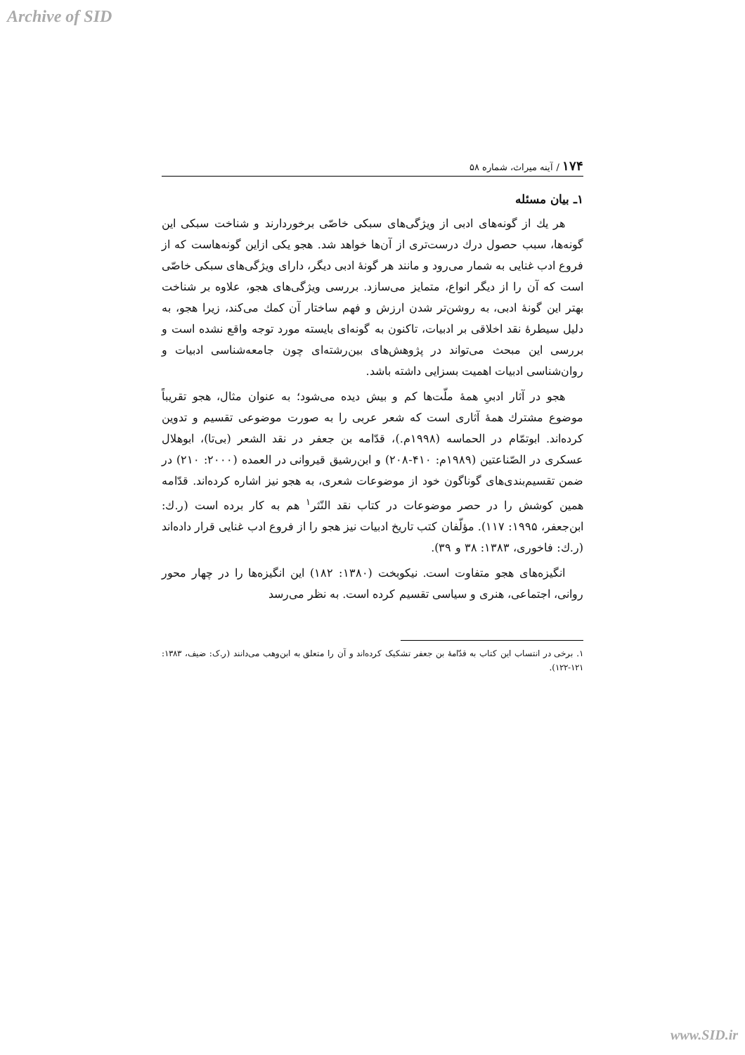Archive of SID
۱۷۴ / آینه میراث، شماره ۵۸
۱ـ بیان مسئله
هر یك از گونه‌های ادبی از ویژگی‌های سبکی خاصّی برخوردارند و شناخت سبکی این گونه‌ها، سبب حصول درك درست‌تری از آن‌ها خواهد شد. هجو یکی ازاین گونه‌هاست که از فروع ادب غنایی به شمار می‌رود و مانند هر گونهٔ ادبی دیگر، دارای ویژگی‌های سبکی خاصّی است که آن را از دیگر انواع، متمایز می‌سازد. بررسی ویژگی‌های هجو، علاوه بر شناخت بهتر این گونهٔ ادبی، به روشن‌تر شدن ارزش و فهم ساختار آن کمك می‌کند، زیرا هجو، به دلیل سیطرهٔ نقد اخلاقی بر ادبیات، تاکنون به گونه‌ای بایسته مورد توجه واقع نشده است و بررسی این مبحث می‌تواند در پژوهش‌های بین‌رشته‌ای چون جامعه‌شناسی ادبیات و روان‌شناسی ادبیات اهمیت بسزایی داشته باشد.
هجو در آثار ادبیِ همهٔ ملّت‌ها کم و بیش دیده می‌شود؛ به عنوان مثال، هجو تقریباً موضوع مشترك همهٔ آثاری است که شعر عربی را به صورت موضوعی تقسیم و تدوین کرده‌اند. ابوتمّام در الحماسه (۱۹۹۸م.)، قدّامه بن جعفر در نقد الشعر (بی‌تا)، ابوهلال عسکری در الصّناعتین (۱۹۸۹م: ۴۱۰-۲۰۸) و ابن‌رشیق قیروانی در العمده (۲۰۰۰: ۲۱۰) در ضمن تقسیم‌بندی‌های گوناگون خود از موضوعات شعری، به هجو نیز اشاره کرده‌اند. قدّامه همین کوشش را در حصر موضوعات در کتاب نقد النّثر<sup>۱</sup> هم به کار برده است (ر.ك: ابن‌جعفر، ۱۹۹۵: ۱۱۷). مؤلّفان کتب تاریخ ادبیات نیز هجو را از فروع ادب غنایی قرار داده‌اند (ر.ك: فاخوری، ۱۳۸۳: ۳۸ و ۳۹).
انگیزه‌های هجو متفاوت است. نیکوبخت (۱۳۸۰: ۱۸۲) این انگیزه‌ها را در چهار محور روانی، اجتماعی، هنری و سیاسی تقسیم کرده است. به نظر می‌رسد
۱. برخی در انتساب این کتاب به قدّامهٔ بن جعفر تشکیک کرده‌اند و آن را متعلق به ابن‌وهب می‌دانند (ر.ک: ضیف، ۱۳۸۳: ۱۲۱-۱۲۲).
www.SID.ir